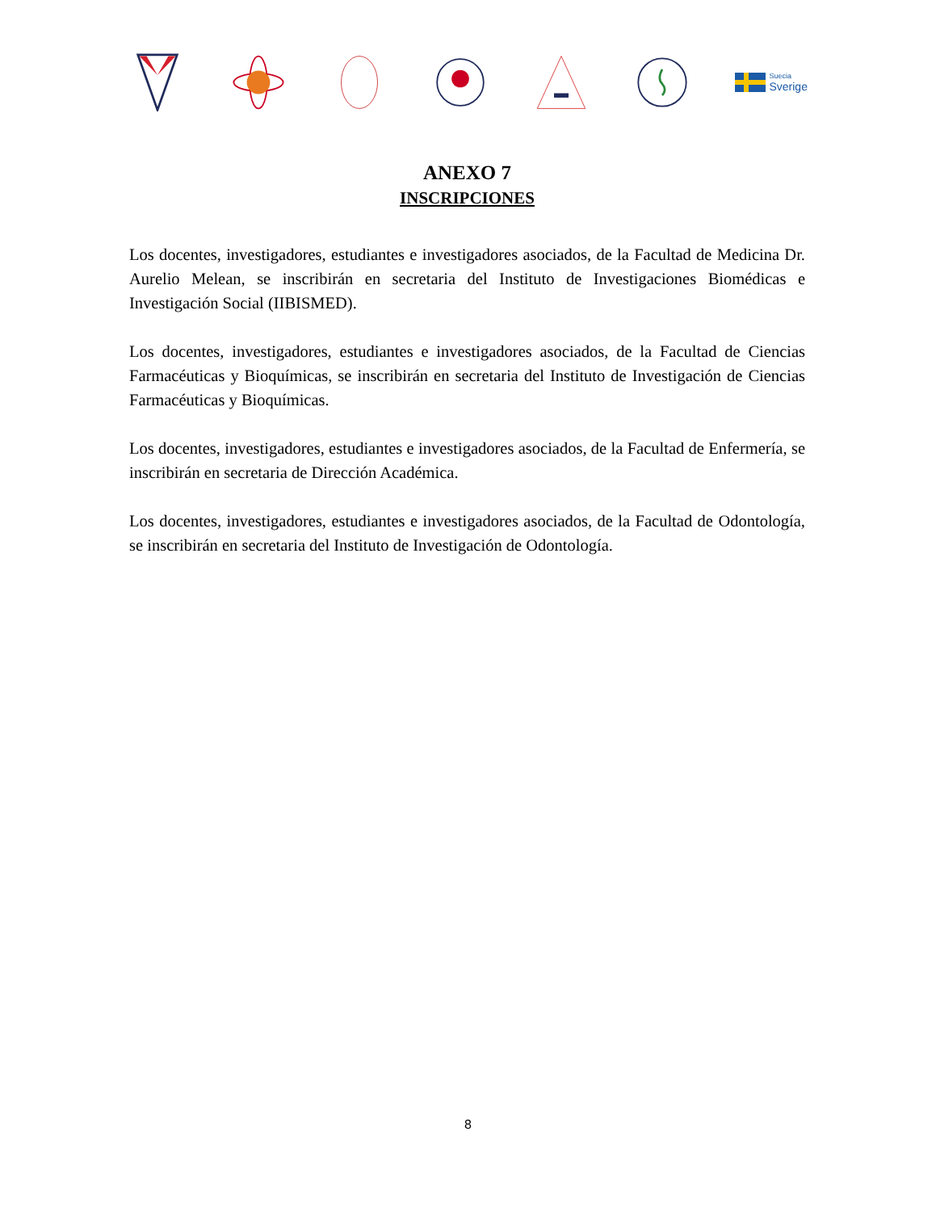Suecia
Sverige
ANEXO 7
INSCRIPCIONES
Los docentes, investigadores, estudiantes e investigadores asociados, de la Facultad de Medicina Dr. Aurelio Melean, se inscribirán en secretaria del Instituto de Investigaciones Biomédicas e Investigación Social (IIBISMED).
Los docentes, investigadores, estudiantes e investigadores asociados, de la Facultad de Ciencias Farmacéuticas y Bioquímicas, se inscribirán en secretaria del Instituto de Investigación de Ciencias Farmacéuticas y Bioquímicas.
Los docentes, investigadores, estudiantes e investigadores asociados, de la Facultad de Enfermería, se inscribirán en secretaria de Dirección Académica.
Los docentes, investigadores, estudiantes e investigadores asociados, de la Facultad de Odontología, se inscribirán en secretaria del Instituto de Investigación de Odontología.
8